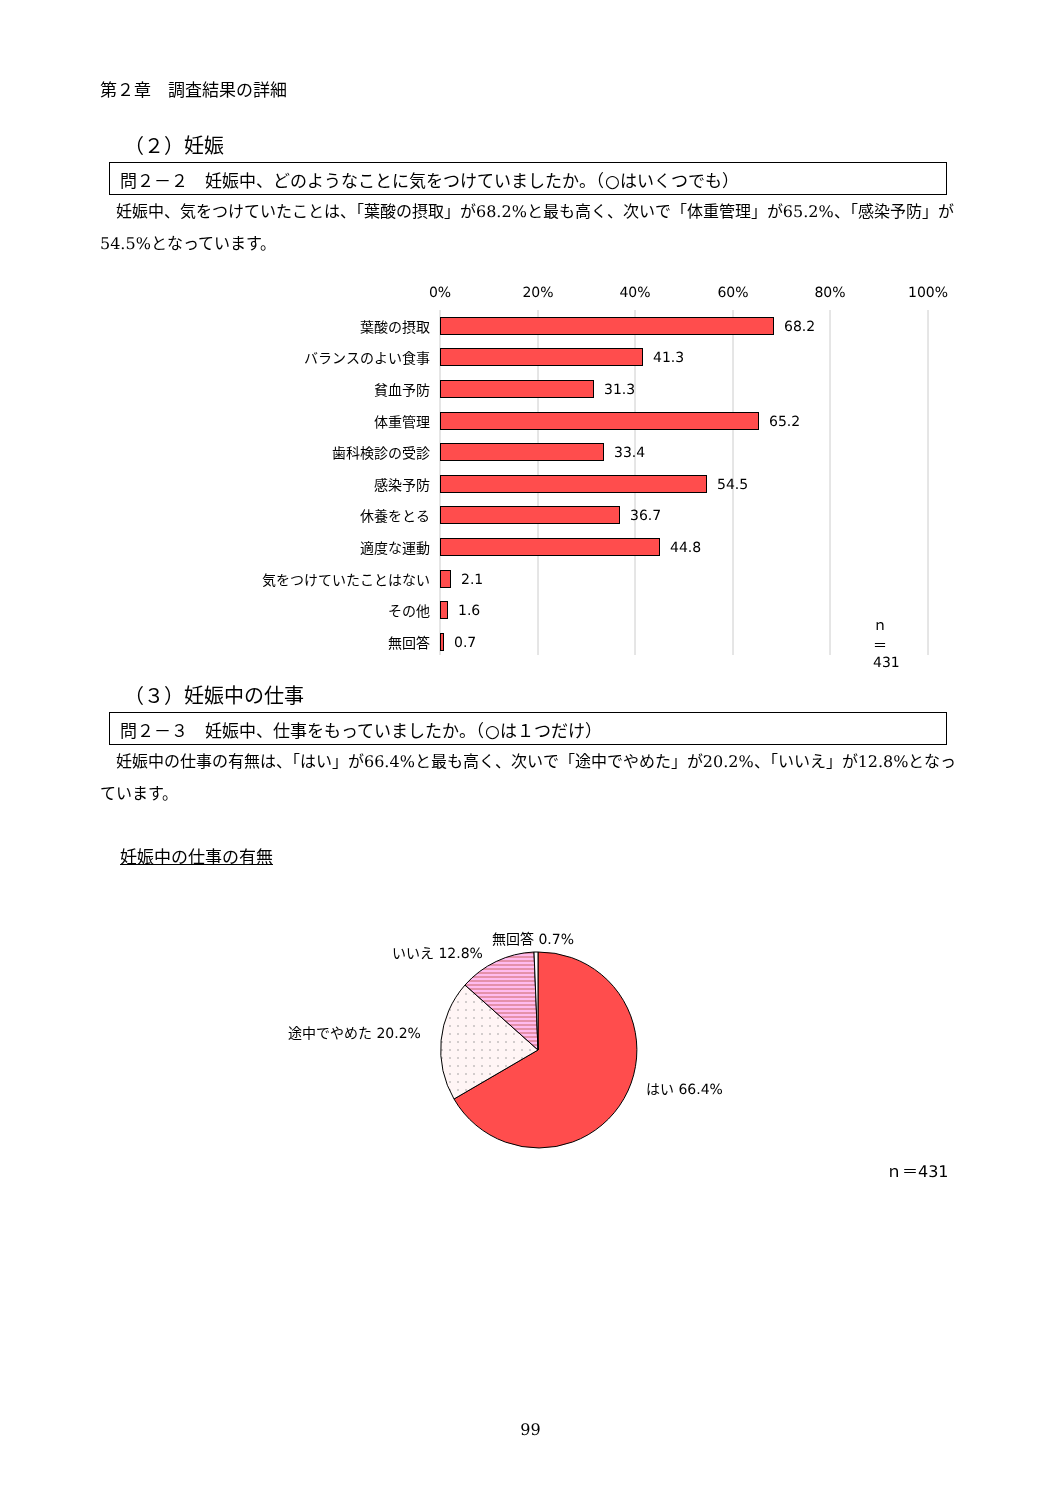第２章　調査結果の詳細
（２）妊娠
問２－２　妊娠中、どのようなことに気をつけていましたか。（○はいくつでも）
　妊娠中、気をつけていたことは、「葉酸の摂取」が68.2%と最も高く、次いで「体重管理」が65.2%、「感染予防」が54.5%となっています。
0%
20%
40%
60%
80%
100%
葉酸の摂取 68.2
バランスのよい食事 41.3
貧血予防 31.3
体重管理 65.2
歯科検診の受診 33.4
感染予防 54.5
休養をとる 36.7
適度な運動 44.8
気をつけていたことはない 2.1
その他 1.6
無回答 0.7 ｎ＝431
（３）妊娠中の仕事
問２－３　妊娠中、仕事をもっていましたか。（○は１つだけ）
　妊娠中の仕事の有無は、「はい」が66.4%と最も高く、次いで「途中でやめた」が20.2%、「いいえ」が12.8%となっています。
妊娠中の仕事の有無
無回答 0.7%
いいえ 12.8%
途中でやめた 20.2%
はい 66.4%
ｎ＝431
99